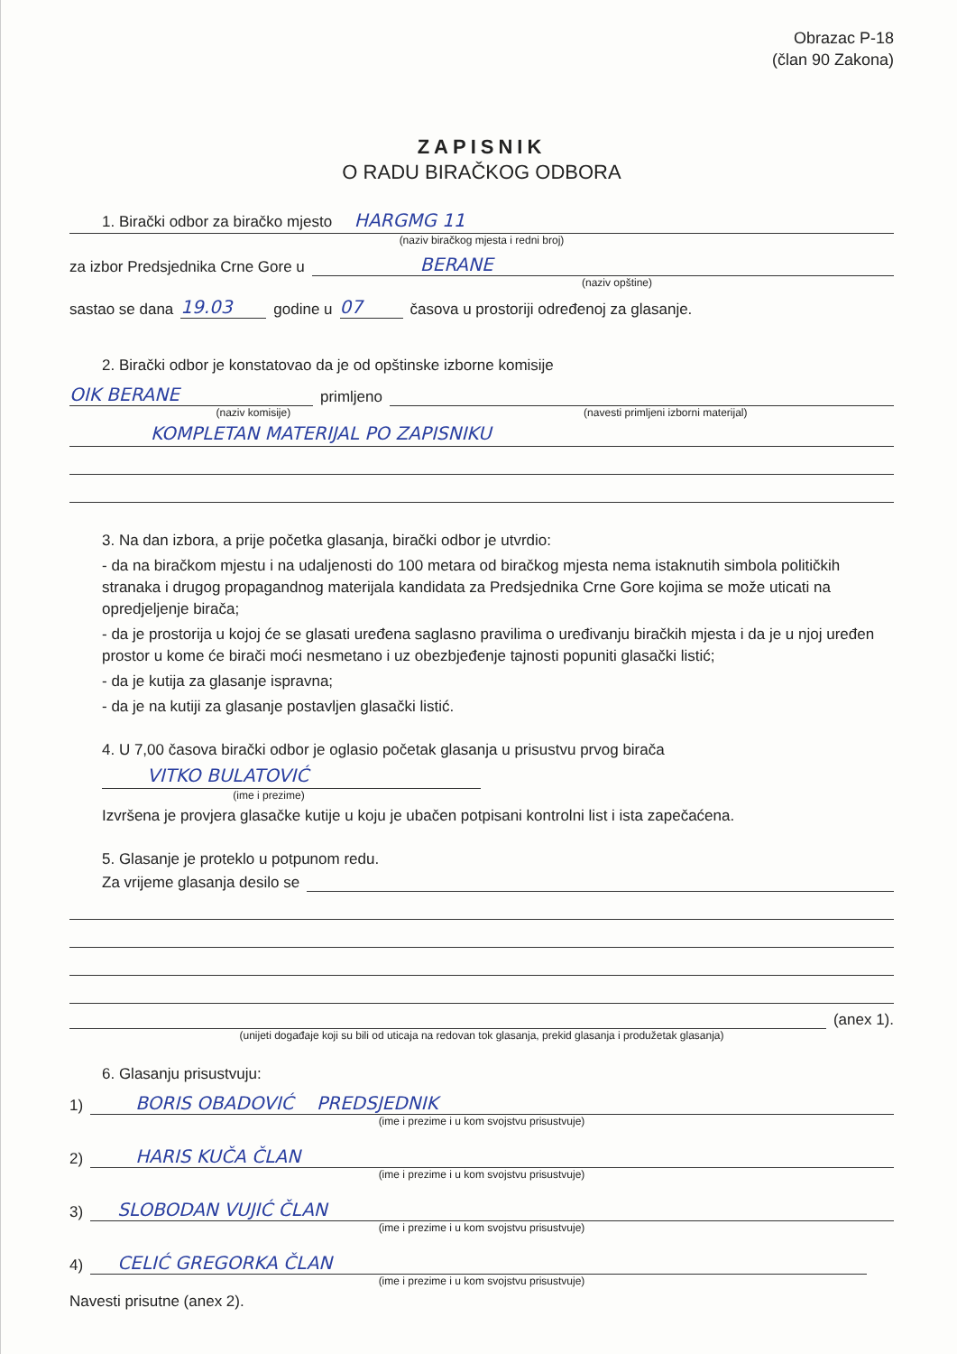Obrazac P-18
(član 90 Zakona)
ZAPISNIK
O RADU BIRAČKOG ODBORA
1. Birački odbor za biračko mjesto HARGMG 11
(naziv biračkog mjesta i redni broj)
za izbor Predsjednika Crne Gore u BERANE
(naziv opštine)
sastao se dana 19.03 godine u 07 časova u prostoriji određenoj za glasanje.
2. Birački odbor je konstatovao da je od opštinske izborne komisije
OIK BERANE primljeno
(naziv komisije) (navesti primljeni izborni materijal)
KOMPLETAN MATERIJAL PO ZAPISNIKU
3. Na dan izbora, a prije početka glasanja, birački odbor je utvrdio:
- da na biračkom mjestu i na udaljenosti do 100 metara od biračkog mjesta nema istaknutih simbola političkih stranaka i drugog propagandnog materijala kandidata za Predsjednika Crne Gore kojima se može uticati na opredjeljenje birača;
- da je prostorija u kojoj će se glasati uređena saglasno pravilima o uređivanju biračkih mjesta i da je u njoj uređen prostor u kome će birači moći nesmetano i uz obezbjeđenje tajnosti popuniti glasački listić;
- da je kutija za glasanje ispravna;
- da je na kutiji za glasanje postavljen glasački listić.
4. U 7,00 časova birački odbor je oglasio početak glasanja u prisustvu prvog birača
VITKO BULATOVIĆ
(ime i prezime)
Izvršena je provjera glasačke kutije u koju je ubačen potpisani kontrolni list i ista zapečaćena.
5. Glasanje je proteklo u potpunom redu.
Za vrijeme glasanja desilo se
(anex 1).
(unijeti događaje koji su bili od uticaja na redovan tok glasanja, prekid glasanja i produžetak glasanja)
6. Glasanju prisustvuju:
1) BORIS OBADOVIĆ PREDSJEDNIK
(ime i prezime i u kom svojstvu prisustvuje)
2) HARIS KUČA ČLAN
(ime i prezime i u kom svojstvu prisustvuje)
3) SLOBODAN VUJIĆ ČLAN
(ime i prezime i u kom svojstvu prisustvuje)
4) CELIĆ GREGORKA ČLAN
(ime i prezime i u kom svojstvu prisustvuje)
Navesti prisutne (anex 2).